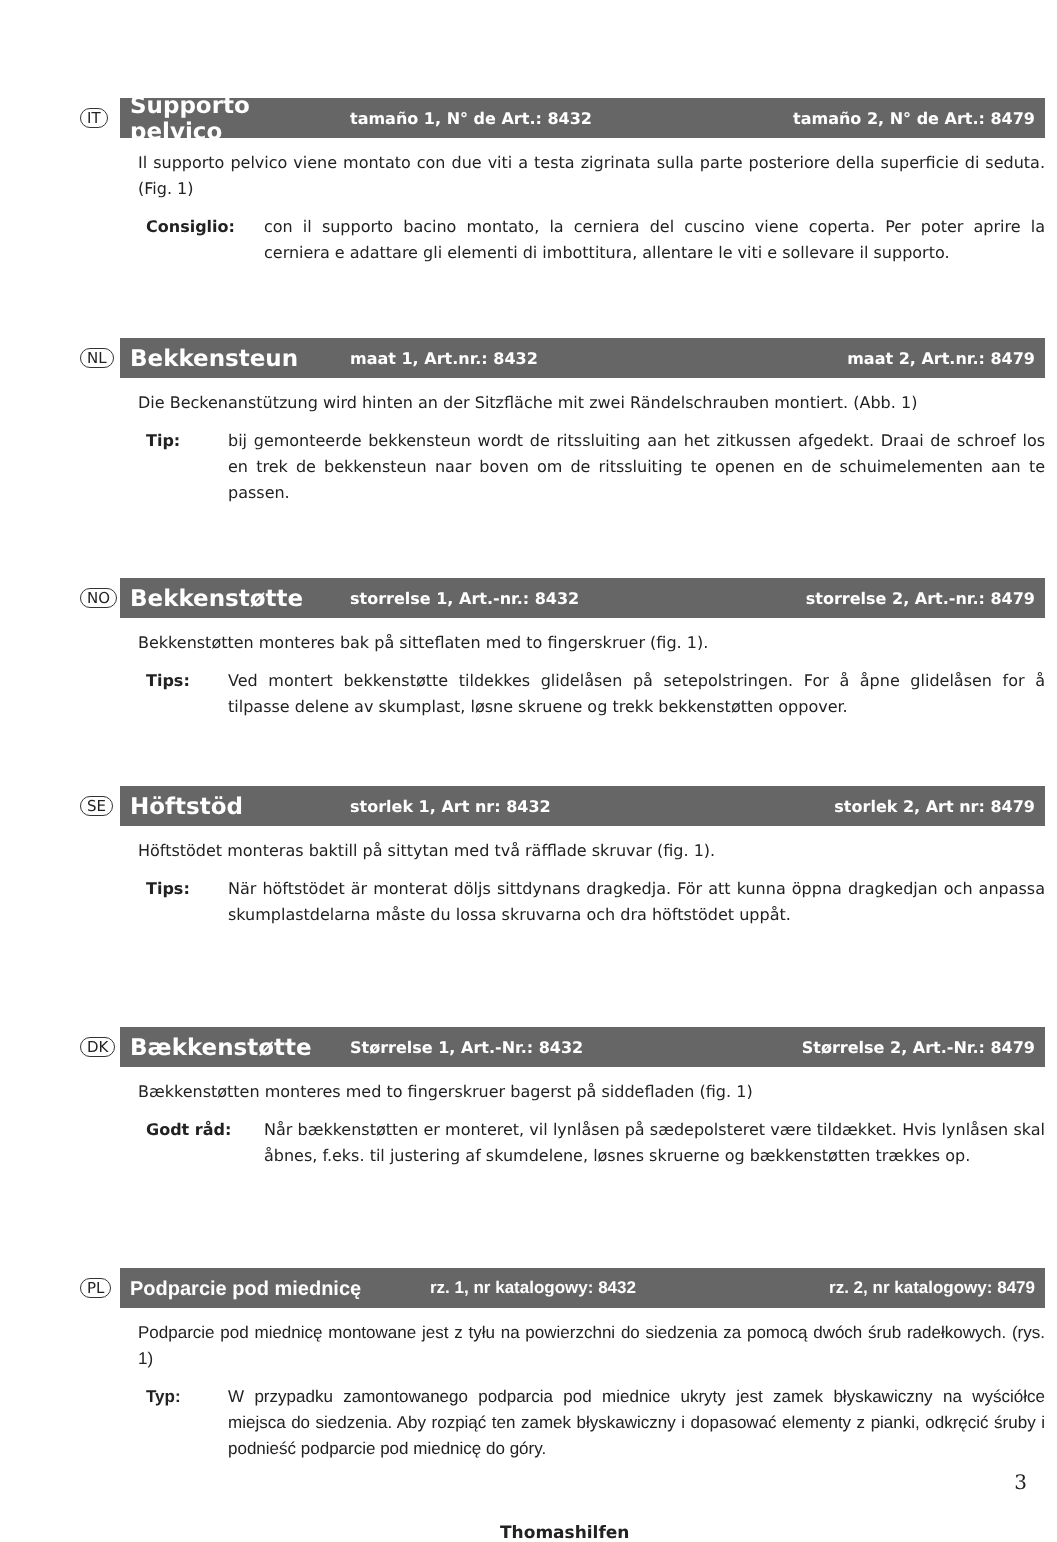IT
Supporto pelvico tamaño 1, N° de Art.: 8432 tamaño 2, N° de Art.: 8479
Il supporto pelvico viene montato con due viti a testa zigrinata sulla parte posteriore della superficie di seduta. (Fig. 1)
Consiglio: con il supporto bacino montato, la cerniera del cuscino viene coperta. Per poter aprire la cerniera e adattare gli elementi di imbottitura, allentare le viti e sollevare il supporto.
NL
Bekkensteun maat 1, Art.nr.: 8432 maat 2, Art.nr.: 8479
Die Beckenanstützung wird hinten an der Sitzfläche mit zwei Rändelschrauben montiert. (Abb. 1)
Tip: bij gemonteerde bekkensteun wordt de ritssluiting aan het zitkussen afgedekt. Draai de schroef los en trek de bekkensteun naar boven om de ritssluiting te openen en de schuimelementen aan te passen.
NO
Bekkenstøtte storrelse 1, Art.-nr.: 8432 storrelse 2, Art.-nr.: 8479
Bekkenstøtten monteres bak på sitteflaten med to fingerskruer (fig. 1).
Tips: Ved montert bekkenstøtte tildekkes glidelåsen på setepolstringen. For å åpne glidelåsen for å tilpasse delene av skumplast, løsne skruene og trekk bekkenstøtten oppover.
SE
Höftstöd storlek 1, Art nr: 8432 storlek 2, Art nr: 8479
Höftstödet monteras baktill på sittytan med två räfflade skruvar (fig. 1).
Tips: När höftstödet är monterat döljs sittdynans dragkedja. För att kunna öppna dragkedjan och anpassa skumplastdelarna måste du lossa skruvarna och dra höftstödet uppåt.
DK
Bækkenstøtte Størrelse 1, Art.-Nr.: 8432 Størrelse 2, Art.-Nr.: 8479
Bækkenstøtten monteres med to fingerskruer bagerst på siddefladen (fig. 1)
Godt råd: Når bækkenstøtten er monteret, vil lynlåsen på sædepolsteret være tildækket. Hvis lynlåsen skal åbnes, f.eks. til justering af skumdelene, løsnes skruerne og bækkenstøtten trækkes op.
PL
Podparcie pod miednicę rz. 1, nr katalogowy: 8432 rz. 2, nr katalogowy: 8479
Podparcie pod miednicę montowane jest z tyłu na powierzchni do siedzenia za pomocą dwóch śrub radełkowych. (rys. 1)
Typ: W przypadku zamontowanego podparcia pod miednice ukryty jest zamek błyskawiczny na wyściółce miejsca do siedzenia. Aby rozpiąć ten zamek błyskawiczny i dopasować elementy z pianki, odkręcić śruby i podnieść podparcie pod miednicę do góry.
3
Thomashilfen